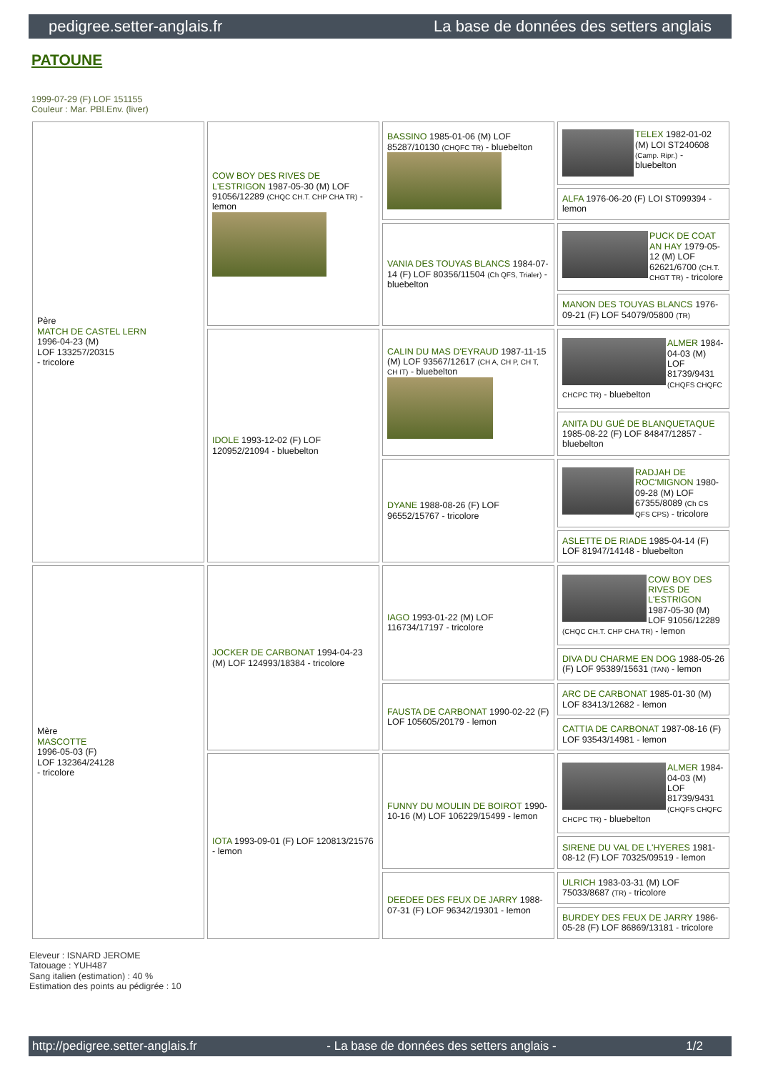pedigree.setter-anglais.fr La base de données des setters anglais
PATOUNE
1999-07-29 (F) LOF 151155
Couleur : Mar. PBl.Env. (liver)
| Père MATCH DE CASTEL LERN 1996-04-23 (M) LOF 133257/20315 - tricolore | COW BOY DES RIVES DE L'ESTRIGON 1987-05-30 (M) LOF 91056/12289 (CHQC CH.T. CHP CHA TR) - lemon | BASSINO 1985-01-06 (M) LOF 85287/10130 (CHQFC TR) - bluebelton | TELEX 1982-01-02 (M) LOI ST240608 (Camp. Ripr.) - bluebelton |
| | | | ALFA 1976-06-20 (F) LOI ST099394 - lemon |
| | | VANIA DES TOUYAS BLANCS 1984-07-14 (F) LOF 80356/11504 (Ch QFS, Trialer) - bluebelton | PUCK DE COAT AN HAY 1979-05-12 (M) LOF 62621/6700 (CH.T. CHGT TR) - tricolore |
| | | | MANON DES TOUYAS BLANCS 1976-09-21 (F) LOF 54079/05800 (TR) |
| | IDOLE 1993-12-02 (F) LOF 120952/21094 - bluebelton | CALIN DU MAS D'EYRAUD 1987-11-15 (M) LOF 93567/12617 (CH A, CH P, CH T, CH IT) - bluebelton | ALMER 1984-04-03 (M) LOF 81739/9431 (CHQFS CHQFC CHCPC TR) - bluebelton |
| | | | ANITA DU GUÉ DE BLANQUETAQUE 1985-08-22 (F) LOF 84847/12857 - bluebelton |
| | | DYANE 1988-08-26 (F) LOF 96552/15767 - tricolore | RADJAH DE ROC'MIGNON 1980-09-28 (M) LOF 67355/8089 (Ch CS QFS CPS) - tricolore |
| | | | ASLETTE DE RIADE 1985-04-14 (F) LOF 81947/14148 - bluebelton |
| Mère MASCOTTE 1996-05-03 (F) LOF 132364/24128 - tricolore | JOCKER DE CARBONAT 1994-04-23 (M) LOF 124993/18384 - tricolore | IAGO 1993-01-22 (M) LOF 116734/17197 - tricolore | COW BOY DES RIVES DE L'ESTRIGON 1987-05-30 (M) LOF 91056/12289 (CHQC CH.T. CHP CHA TR) - lemon |
| | | | DIVA DU CHARME EN DOG 1988-05-26 (F) LOF 95389/15631 (TAN) - lemon |
| | | FAUSTA DE CARBONAT 1990-02-22 (F) LOF 105605/20179 - lemon | ARC DE CARBONAT 1985-01-30 (M) LOF 83413/12682 - lemon |
| | | | CATTIA DE CARBONAT 1987-08-16 (F) LOF 93543/14981 - lemon |
| | IOTA 1993-09-01 (F) LOF 120813/21576 - lemon | FUNNY DU MOULIN DE BOIROT 1990-10-16 (M) LOF 106229/15499 - lemon | ALMER 1984-04-03 (M) LOF 81739/9431 (CHQFS CHQFC CHCPC TR) - bluebelton |
| | | | SIRENE DU VAL DE L'HYERES 1981-08-12 (F) LOF 70325/09519 - lemon |
| | | DEEDEE DES FEUX DE JARRY 1988-07-31 (F) LOF 96342/19301 - lemon | ULRICH 1983-03-31 (M) LOF 75033/8687 (TR) - tricolore |
| | | | BURDEY DES FEUX DE JARRY 1986-05-28 (F) LOF 86869/13181 - tricolore |
Eleveur : ISNARD JEROME
Tatouage : YUH487
Sang italien (estimation) : 40 %
Estimation des points au pédigrée : 10
http://pedigree.setter-anglais.fr - La base de données des setters anglais - 1/2